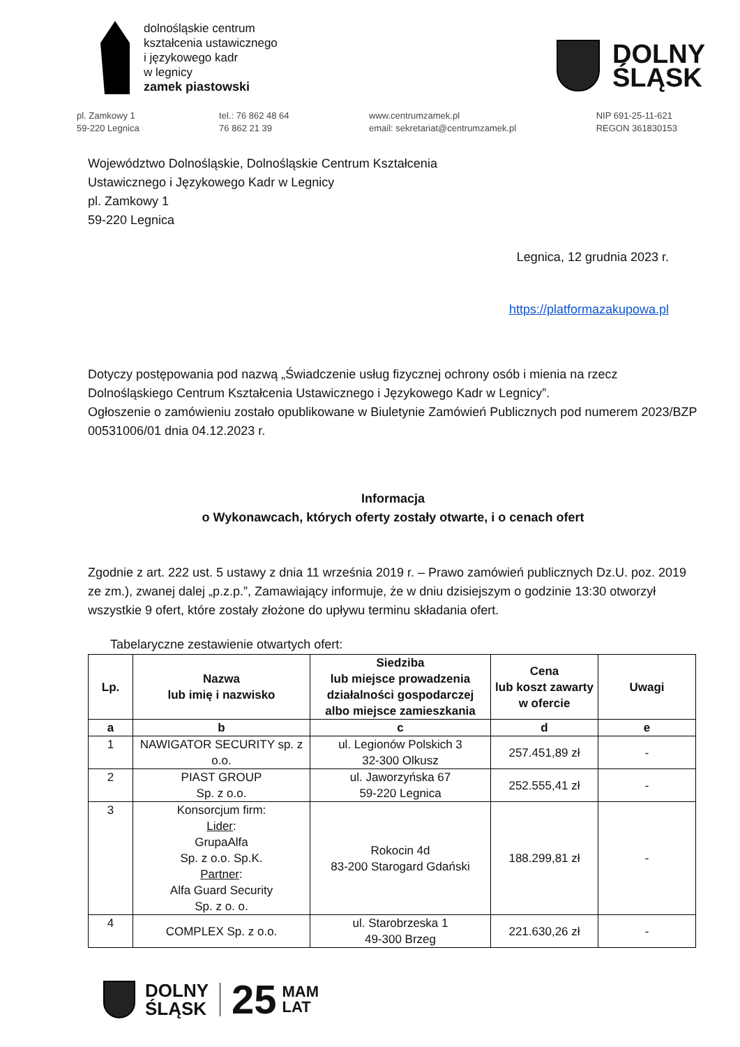dolnośląskie centrum
kształcenia ustawicznego
i językowego kadr
w legnicy
zamek piastowski
DOLNY
ŚLĄSK
pl. Zamkowy 1
59-220 Legnica
tel.: 76 862 48 64
76 862 21 39
www.centrumzamek.pl
email: sekretariat@centrumzamek.pl
NIP 691-25-11-621
REGON 361830153
Województwo Dolnośląskie, Dolnośląskie Centrum Kształcenia
Ustawicznego i Językowego Kadr w Legnicy
pl. Zamkowy 1
59-220 Legnica
Legnica, 12 grudnia 2023 r.
https://platformazakupowa.pl
Dotyczy postępowania pod nazwą „Świadczenie usług fizycznej ochrony osób i mienia na rzecz Dolnośląskiego Centrum Kształcenia Ustawicznego i Językowego Kadr w Legnicy”.
Ogłoszenie o zamówieniu zostało opublikowane w Biuletynie Zamówień Publicznych pod numerem 2023/BZP 00531006/01 dnia 04.12.2023 r.
Informacja
o Wykonawcach, których oferty zostały otwarte, i o cenach ofert
Zgodnie z art. 222 ust. 5 ustawy z dnia 11 września 2019 r. – Prawo zamówień publicznych Dz.U. poz. 2019 ze zm.), zwanej dalej „p.z.p.”, Zamawiający informuje, że w dniu dzisiejszym o godzinie 13:30 otworzył wszystkie 9 ofert, które zostały złożone do upływu terminu składania ofert.
Tabelaryczne zestawienie otwartych ofert:
| Lp. | Nazwa lub imię i nazwisko | Siedziba lub miejsce prowadzenia działalności gospodarczej albo miejsce zamieszkania | Cena lub koszt zawarty w ofercie | Uwagi |
| --- | --- | --- | --- | --- |
| a | b | c | d | e |
| 1 | NAWIGATOR SECURITY sp. z o.o. | ul. Legionów Polskich 3 32-300 Olkusz | 257.451,89 zł | - |
| 2 | PIAST GROUP Sp. z o.o. | ul. Jaworzyńska 67 59-220 Legnica | 252.555,41 zł | - |
| 3 | Konsorcjum firm: Lider : GrupaAlfa Sp. z o.o. Sp.K. Partner : Alfa Guard Security Sp. z o. o. | Rokocin 4d 83-200 Starogard Gdański | 188.299,81 zł | - |
| 4 | COMPLEX Sp. z o.o. | ul. Starobrzeska 1 49-300 Brzeg | 221.630,26 zł | - |
DOLNY
ŚLĄSK
25
MAM
LAT